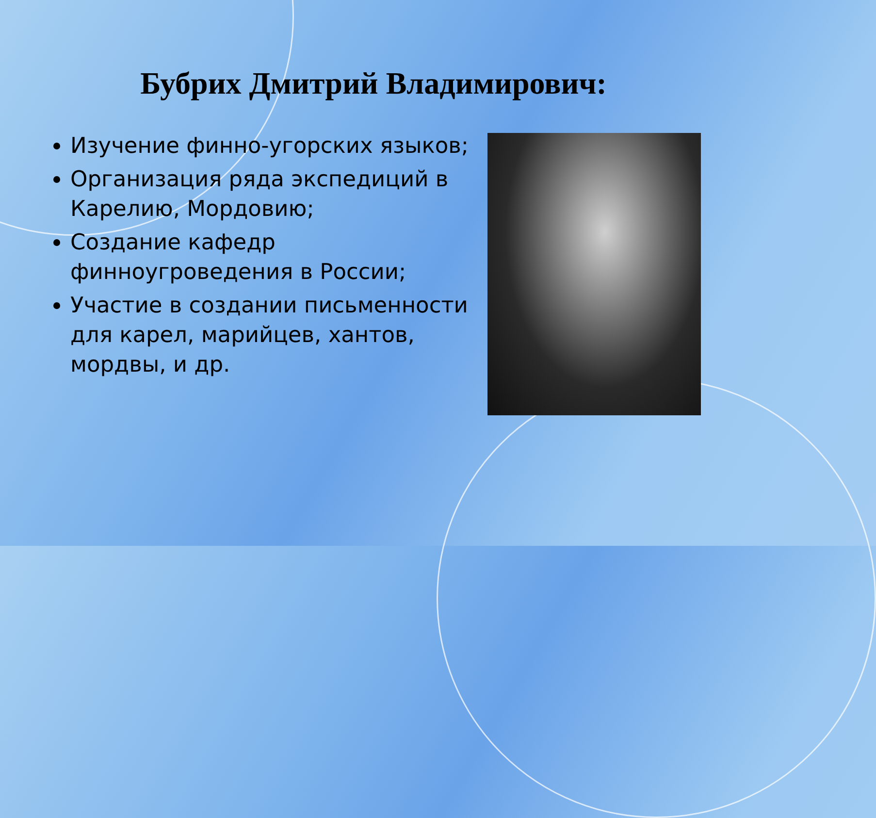Бубрих Дмитрий Владимирович:
Изучение финно-угорских языков;
Организация ряда экспедиций в Карелию, Мордовию;
Создание кафедр финноугроведения в России;
Участие в создании письменности для карел, марийцев, хантов, мордвы, и др.